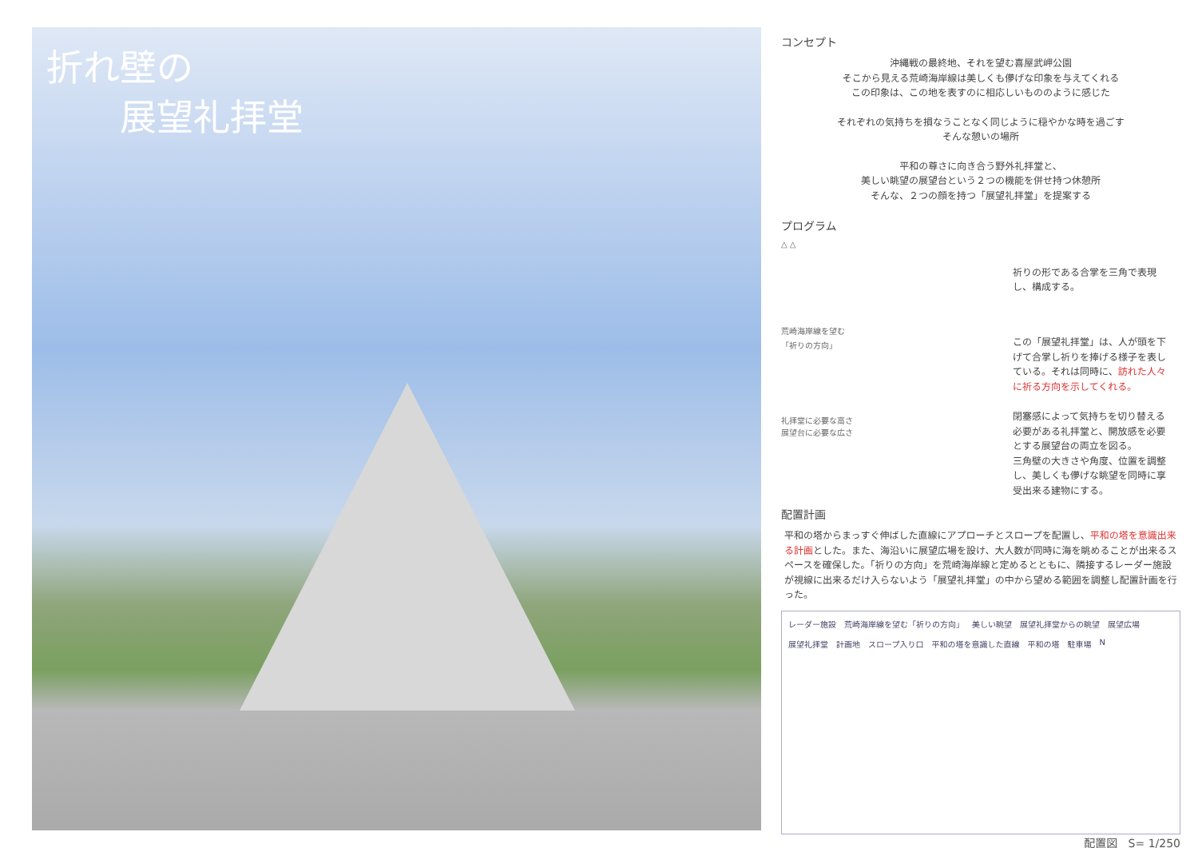折れ壁の
  展望礼拝堂
コンセプト
沖縄戦の最終地、それを望む喜屋武岬公園
そこから見える荒崎海岸線は美しくも儚げな印象を与えてくれる
この印象は、この地を表すのに相応しいもののように感じた
それぞれの気持ちを損なうことなく同じように穏やかな時を過ごす
そんな憩いの場所
平和の尊さに向き合う野外礼拝堂と、
美しい眺望の展望台という２つの機能を併せ持つ休憩所
そんな、２つの顔を持つ「展望礼拝堂」を提案する
プログラム
△ △
祈りの形である合掌を三角で表現し、構成する。
荒崎海岸線を望む
「祈りの方向」
この「展望礼拝堂」は、人が頭を下げて合掌し祈りを捧げる様子を表している。それは同時に、訪れた人々に祈る方向を示してくれる。
礼拝堂に必要な高さ
展望台に必要な広さ
閉塞感によって気持ちを切り替える必要がある礼拝堂と、開放感を必要とする展望台の両立を図る。
三角壁の大きさや角度、位置を調整し、美しくも儚げな眺望を同時に享受出来る建物にする。
配置計画
平和の塔からまっすぐ伸ばした直線にアプローチとスロープを配置し、平和の塔を意識出来る計画とした。また、海沿いに展望広場を設け、大人数が同時に海を眺めることが出来るスペースを確保した。「祈りの方向」を荒崎海岸線と定めるとともに、隣接するレーダー施設が視線に出来るだけ入らないよう「展望礼拝堂」の中から望める範囲を調整し配置計画を行った。
レーダー施設 荒崎海岸線を望む「祈りの方向」 美しい眺望 展望礼拝堂からの眺望 展望広場 展望礼拝堂 計画地 スロープ入り口 平和の塔を意識した直線 平和の塔 駐車場 N
配置図 S= 1/250